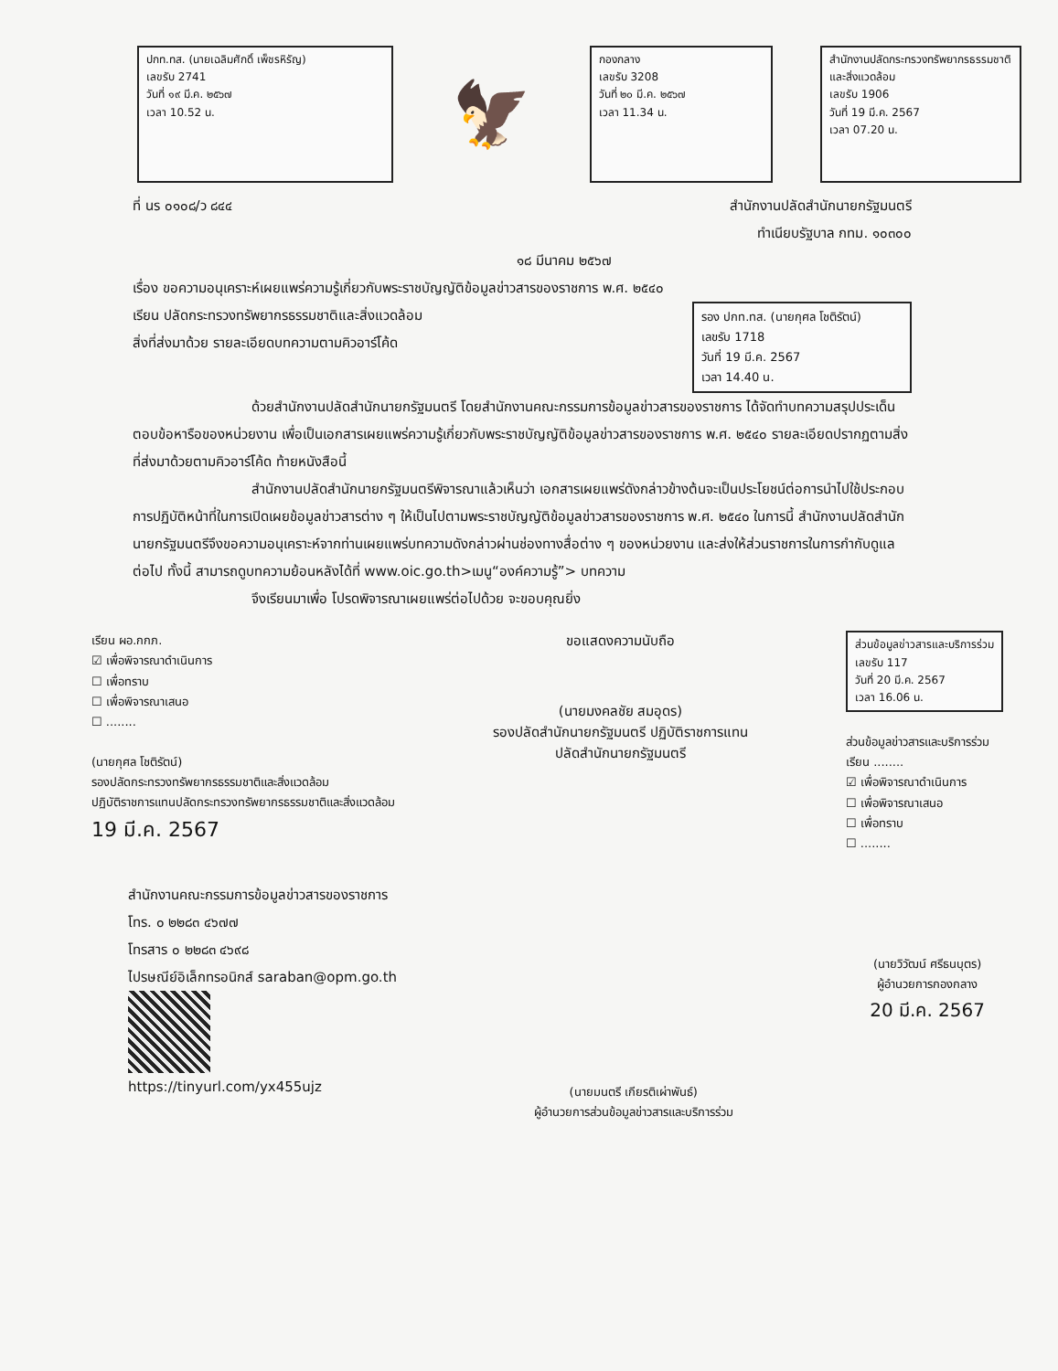ปกท.ทส. (นายเฉลิมศักดิ์ เพ็ชรหิรัญ)
เลขรับ 2741
วันที่ ๑๙ มี.ค. ๒๕๖๗
เวลา 10.52 น.
🦅
กองกลาง
เลขรับ 3208
วันที่ ๒๐ มี.ค. ๒๕๖๗
เวลา 11.34 น.
สำนักงานปลัดกระทรวงทรัพยากรธรรมชาติและสิ่งแวดล้อม
เลขรับ 1906
วันที่ 19 มี.ค. 2567
เวลา 07.20 น.
ที่ นร ๐๑๐๘/ว ๘๔๔ สำนักงานปลัดสำนักนายกรัฐมนตรี
ทำเนียบรัฐบาล กทม. ๑๐๓๐๐
๑๘ มีนาคม ๒๕๖๗
เรื่อง ขอความอนุเคราะห์เผยแพร่ความรู้เกี่ยวกับพระราชบัญญัติข้อมูลข่าวสารของราชการ พ.ศ. ๒๕๔๐
เรียน ปลัดกระทรวงทรัพยากรธรรมชาติและสิ่งแวดล้อม
สิ่งที่ส่งมาด้วย รายละเอียดบทความตามคิวอาร์โค้ด
รอง ปกท.ทส. (นายกุศล โชติรัตน์)
เลขรับ 1718
วันที่ 19 มี.ค. 2567
เวลา 14.40 น.
ด้วยสำนักงานปลัดสำนักนายกรัฐมนตรี โดยสำนักงานคณะกรรมการข้อมูลข่าวสารของราชการ ได้จัดทำบทความสรุปประเด็นตอบข้อหารือของหน่วยงาน เพื่อเป็นเอกสารเผยแพร่ความรู้เกี่ยวกับพระราชบัญญัติข้อมูลข่าวสารของราชการ พ.ศ. ๒๕๔๐ รายละเอียดปรากฏตามสิ่งที่ส่งมาด้วยตามคิวอาร์โค้ด ท้ายหนังสือนี้
สำนักงานปลัดสำนักนายกรัฐมนตรีพิจารณาแล้วเห็นว่า เอกสารเผยแพร่ดังกล่าวข้างต้นจะเป็นประโยชน์ต่อการนำไปใช้ประกอบการปฏิบัติหน้าที่ในการเปิดเผยข้อมูลข่าวสารต่าง ๆ ให้เป็นไปตามพระราชบัญญัติข้อมูลข่าวสารของราชการ พ.ศ. ๒๕๔๐ ในการนี้ สำนักงานปลัดสำนักนายกรัฐมนตรีจึงขอความอนุเคราะห์จากท่านเผยแพร่บทความดังกล่าวผ่านช่องทางสื่อต่าง ๆ ของหน่วยงาน และส่งให้ส่วนราชการในการกำกับดูแลต่อไป ทั้งนี้ สามารถดูบทความย้อนหลังได้ที่ www.oic.go.th>เมนู“องค์ความรู้”> บทความ
จึงเรียนมาเพื่อ โปรดพิจารณาเผยแพร่ต่อไปด้วย จะขอบคุณยิ่ง
เรียน ผอ.กกภ.
☑ เพื่อพิจารณาดำเนินการ
☐ เพื่อทราบ
☐ เพื่อพิจารณาเสนอ
☐ ........
(นายกุศล โชติรัตน์)
รองปลัดกระทรวงทรัพยากรธรรมชาติและสิ่งแวดล้อม
ปฏิบัติราชการแทนปลัดกระทรวงทรัพยากรธรรมชาติและสิ่งแวดล้อม
19 มี.ค. 2567
ขอแสดงความนับถือ
(นายมงคลชัย สมอุดร)
รองปลัดสำนักนายกรัฐมนตรี ปฏิบัติราชการแทน
ปลัดสำนักนายกรัฐมนตรี
ส่วนข้อมูลข่าวสารและบริการร่วม
เลขรับ 117
วันที่ 20 มี.ค. 2567
เวลา 16.06 น.
ส่วนข้อมูลข่าวสารและบริการร่วม
เรียน ........
☑ เพื่อพิจารณาดำเนินการ
☐ เพื่อพิจารณาเสนอ
☐ เพื่อทราบ
☐ ........
สำนักงานคณะกรรมการข้อมูลข่าวสารของราชการ
โทร. ๐ ๒๒๘๓ ๔๖๗๗
โทรสาร ๐ ๒๒๘๓ ๔๖๙๘
ไปรษณีย์อิเล็กทรอนิกส์ saraban@opm.go.th
https://tinyurl.com/yx455ujz
(นายมนตรี เกียรติเผ่าพันธ์)
ผู้อำนวยการส่วนข้อมูลข่าวสารและบริการร่วม
(นายวิวัฒน์ ศรีธนบุตร)
ผู้อำนวยการกองกลาง
20 มี.ค. 2567